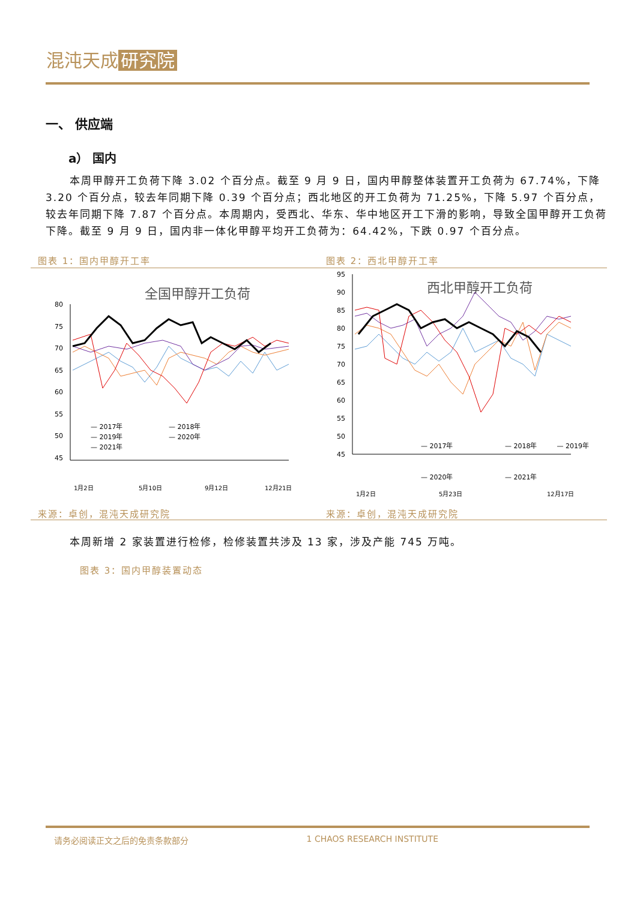混沌天成 研究院
一、 供应端
a） 国内
本周甲醇开工负荷下降 3.02 个百分点。截至 9 月 9 日，国内甲醇整体装置开工负荷为 67.74%，下降 3.20 个百分点，较去年同期下降 0.39 个百分点；西北地区的开工负荷为 71.25%，下降 5.97 个百分点，较去年同期下降 7.87 个百分点。本周期内，受西北、华东、华中地区开工下滑的影响，导致全国甲醇开工负荷下降。截至 9 月 9 日，国内非一体化甲醇平均开工负荷为：64.42%，下跌 0.97 个百分点。
图表 1：国内甲醇开工率
全国甲醇开工负荷
80
75
70
65
60
55
50
45
— 2017年
— 2018年
— 2019年
— 2020年
— 2021年
1月2日
5月10日
9月12日
12月21日
来源：卓创，混沌天成研究院
图表 2：西北甲醇开工率
西北甲醇开工负荷
95
90
85
80
75
70
65
60
55
50
45
— 2017年
— 2018年
— 2019年
— 2020年
— 2021年
1月2日
5月23日
12月17日
来源：卓创，混沌天成研究院
本周新增 2 家装置进行检修，检修装置共涉及 13 家，涉及产能 745 万吨。
图表 3：国内甲醇装置动态
请务必阅读正文之后的免责条款部分 1 CHAOS RESEARCH INSTITUTE